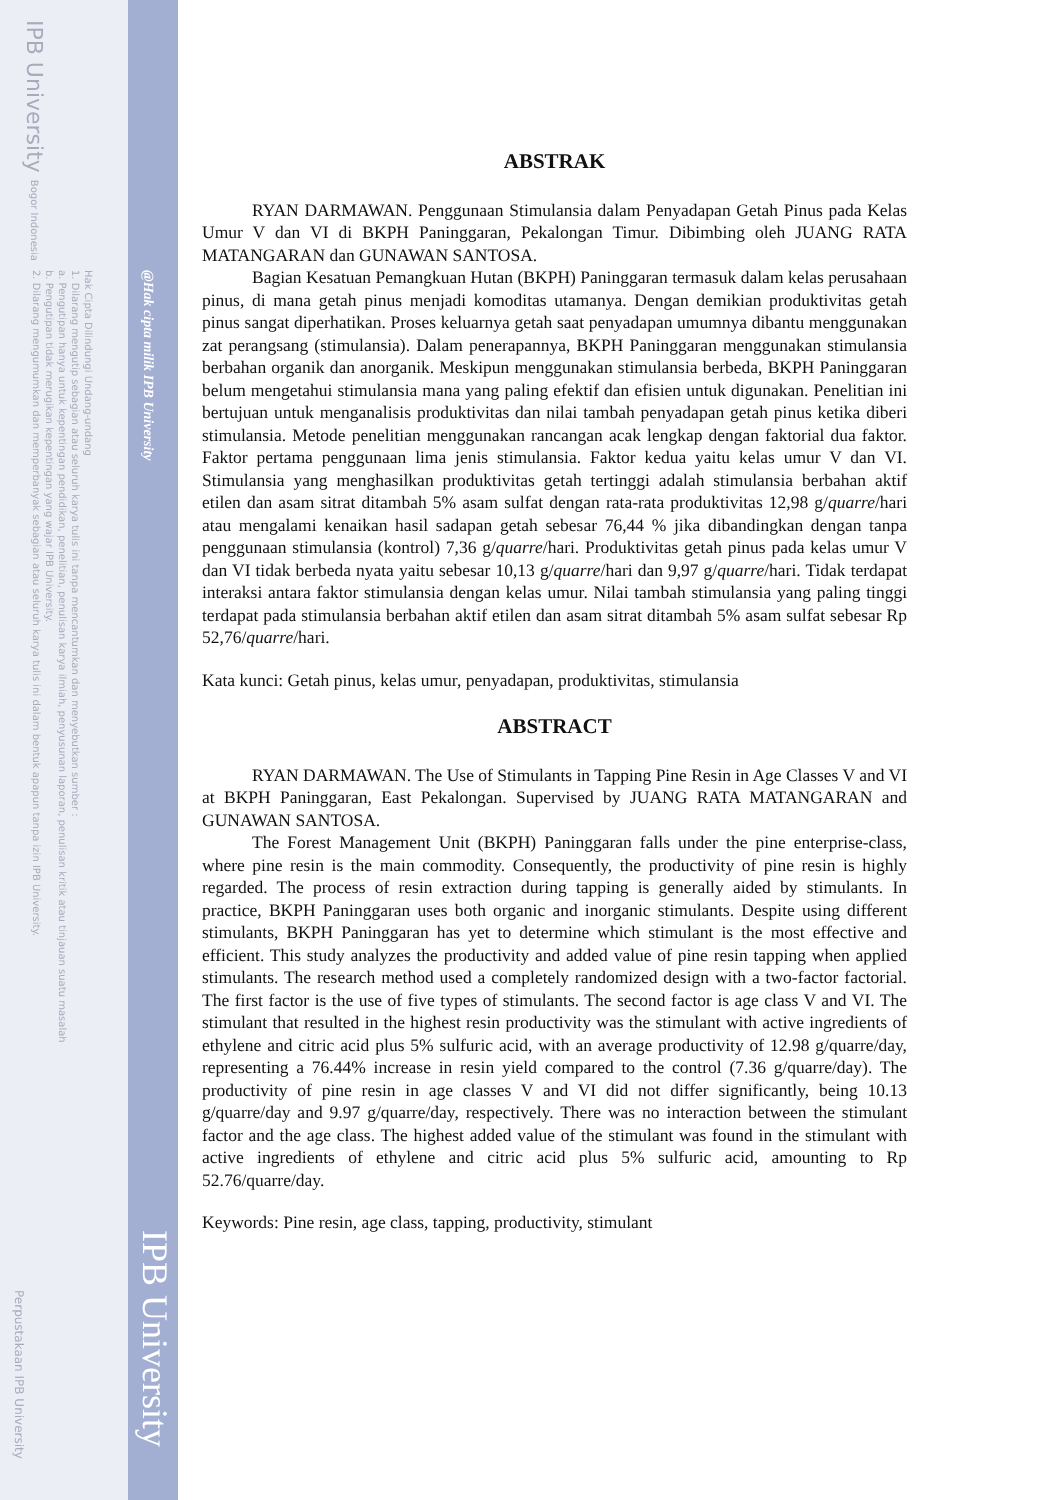IPB University Bogor Indonesia
Hak Cipta Dilindungi Undang-undang
1. Dilarang mengutip sebagian atau seluruh karya tulis ini tanpa mencantumkan dan menyebutkan sumber :
a. Pengutipan hanya untuk kepentingan pendidikan, penelitian, penulisan karya ilmiah, penyusunan laporan, penulisan kritik atau tinjauan suatu masalah
b. Pengutipan tidak merugikan kepentingan yang wajar IPB University.
2. Dilarang mengumumkan dan memperbanyak sebagian atau seluruh karya tulis ini dalam bentuk apapun tanpa izin IPB University.
@Hak cipta milik IPB University
Perpustakaan IPB University
IPB University
ABSTRAK
RYAN DARMAWAN. Penggunaan Stimulansia dalam Penyadapan Getah Pinus pada Kelas Umur V dan VI di BKPH Paninggaran, Pekalongan Timur. Dibimbing oleh JUANG RATA MATANGARAN dan GUNAWAN SANTOSA.
Bagian Kesatuan Pemangkuan Hutan (BKPH) Paninggaran termasuk dalam kelas perusahaan pinus, di mana getah pinus menjadi komoditas utamanya. Dengan demikian produktivitas getah pinus sangat diperhatikan. Proses keluarnya getah saat penyadapan umumnya dibantu menggunakan zat perangsang (stimulansia). Dalam penerapannya, BKPH Paninggaran menggunakan stimulansia berbahan organik dan anorganik. Meskipun menggunakan stimulansia berbeda, BKPH Paninggaran belum mengetahui stimulansia mana yang paling efektif dan efisien untuk digunakan. Penelitian ini bertujuan untuk menganalisis produktivitas dan nilai tambah penyadapan getah pinus ketika diberi stimulansia. Metode penelitian menggunakan rancangan acak lengkap dengan faktorial dua faktor. Faktor pertama penggunaan lima jenis stimulansia. Faktor kedua yaitu kelas umur V dan VI. Stimulansia yang menghasilkan produktivitas getah tertinggi adalah stimulansia berbahan aktif etilen dan asam sitrat ditambah 5% asam sulfat dengan rata-rata produktivitas 12,98 g/quarre/hari atau mengalami kenaikan hasil sadapan getah sebesar 76,44 % jika dibandingkan dengan tanpa penggunaan stimulansia (kontrol) 7,36 g/quarre/hari. Produktivitas getah pinus pada kelas umur V dan VI tidak berbeda nyata yaitu sebesar 10,13 g/quarre/hari dan 9,97 g/quarre/hari. Tidak terdapat interaksi antara faktor stimulansia dengan kelas umur. Nilai tambah stimulansia yang paling tinggi terdapat pada stimulansia berbahan aktif etilen dan asam sitrat ditambah 5% asam sulfat sebesar Rp 52,76/quarre/hari.
Kata kunci: Getah pinus, kelas umur, penyadapan, produktivitas, stimulansia
ABSTRACT
RYAN DARMAWAN. The Use of Stimulants in Tapping Pine Resin in Age Classes V and VI at BKPH Paninggaran, East Pekalongan. Supervised by JUANG RATA MATANGARAN and GUNAWAN SANTOSA.
The Forest Management Unit (BKPH) Paninggaran falls under the pine enterprise-class, where pine resin is the main commodity. Consequently, the productivity of pine resin is highly regarded. The process of resin extraction during tapping is generally aided by stimulants. In practice, BKPH Paninggaran uses both organic and inorganic stimulants. Despite using different stimulants, BKPH Paninggaran has yet to determine which stimulant is the most effective and efficient. This study analyzes the productivity and added value of pine resin tapping when applied stimulants. The research method used a completely randomized design with a two-factor factorial. The first factor is the use of five types of stimulants. The second factor is age class V and VI. The stimulant that resulted in the highest resin productivity was the stimulant with active ingredients of ethylene and citric acid plus 5% sulfuric acid, with an average productivity of 12.98 g/quarre/day, representing a 76.44% increase in resin yield compared to the control (7.36 g/quarre/day). The productivity of pine resin in age classes V and VI did not differ significantly, being 10.13 g/quarre/day and 9.97 g/quarre/day, respectively. There was no interaction between the stimulant factor and the age class. The highest added value of the stimulant was found in the stimulant with active ingredients of ethylene and citric acid plus 5% sulfuric acid, amounting to Rp 52.76/quarre/day.
Keywords: Pine resin, age class, tapping, productivity, stimulant